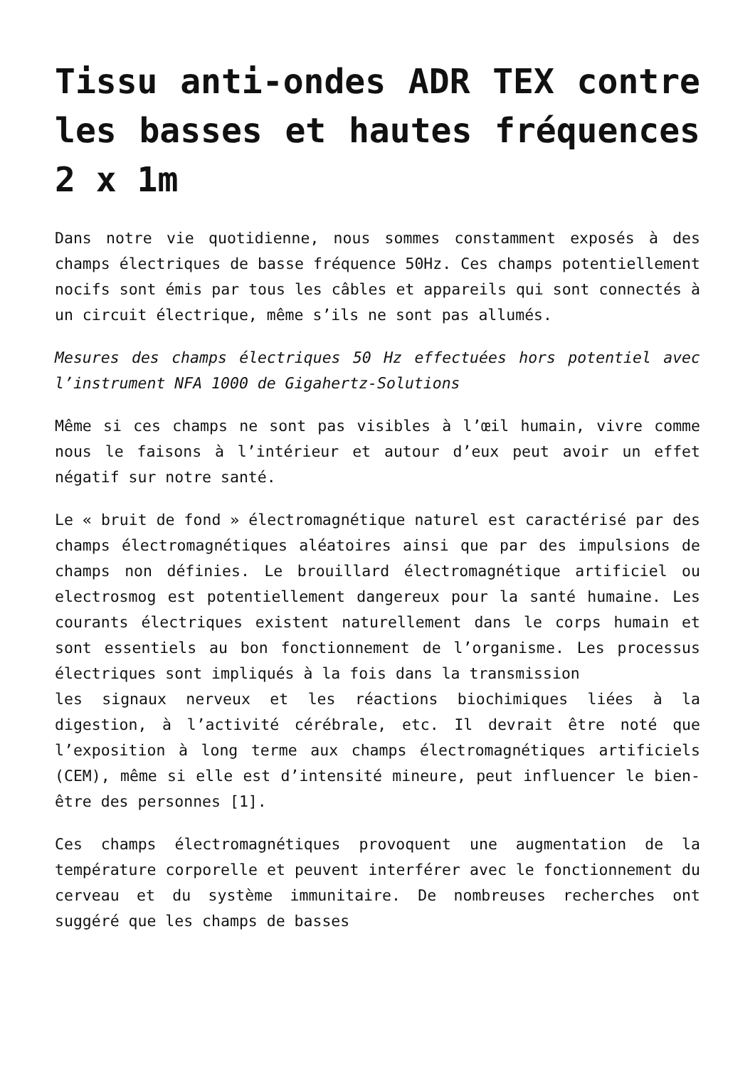Tissu anti-ondes ADR TEX contre les basses et hautes fréquences 2 x 1m
Dans notre vie quotidienne, nous sommes constamment exposés à des champs électriques de basse fréquence 50Hz. Ces champs potentiellement nocifs sont émis par tous les câbles et appareils qui sont connectés à un circuit électrique, même s’ils ne sont pas allumés.
Mesures des champs électriques 50 Hz effectuées hors potentiel avec l’instrument NFA 1000 de Gigahertz-Solutions
Même si ces champs ne sont pas visibles à l’œil humain, vivre comme nous le faisons à l’intérieur et autour d’eux peut avoir un effet négatif sur notre santé.
Le « bruit de fond » électromagnétique naturel est caractérisé par des champs électromagnétiques aléatoires ainsi que par des impulsions de champs non définies. Le brouillard électromagnétique artificiel ou electrosmog est potentiellement dangereux pour la santé humaine. Les courants électriques existent naturellement dans le corps humain et sont essentiels au bon fonctionnement de l’organisme. Les processus électriques sont impliqués à la fois dans la transmission
les signaux nerveux et les réactions biochimiques liées à la digestion, à l’activité cérébrale, etc. Il devrait être noté que l’exposition à long terme aux champs électromagnétiques artificiels (CEM), même si elle est d’intensité mineure, peut influencer le bien-être des personnes [1].
Ces champs électromagnétiques provoquent une augmentation de la température corporelle et peuvent interférer avec le fonctionnement du cerveau et du système immunitaire. De nombreuses recherches ont suggéré que les champs de basses